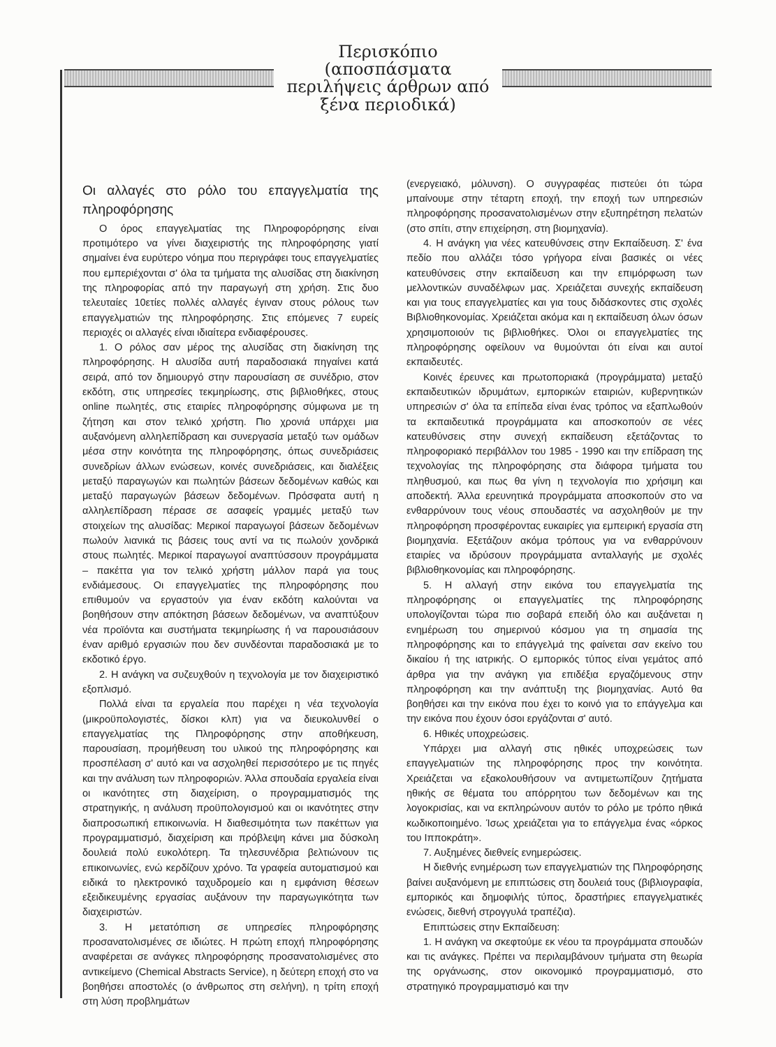Περισκόπιο
(αποσπάσματα
περιλήψεις άρθρων από
ξένα περιοδικά)
Οι αλλαγές στο ρόλο του επαγγελματία της πληροφόρησης
Ο όρος επαγγελματίας της Πληροφορόρησης είναι προτιμότερο να γίνει διαχειριστής της πληροφόρησης γιατί σημαίνει ένα ευρύτερο νόημα που περιγράφει τους επαγγελματίες που εμπεριέχονται σ' όλα τα τμήματα της αλυσίδας στη διακίνηση της πληροφορίας από την παραγωγή στη χρήση. Στις δυο τελευταίες 10ετίες πολλές αλλαγές έγιναν στους ρόλους των επαγγελματιών της πληροφόρησης. Στις επόμενες 7 ευρείς περιοχές οι αλλαγές είναι ιδιαίτερα ενδιαφέρουσες.
1. Ο ρόλος σαν μέρος της αλυσίδας στη διακίνηση της πληροφόρησης. Η αλυσίδα αυτή παραδοσιακά πηγαίνει κατά σειρά, από τον δημιουργό στην παρουσίαση σε συνέδριο, στον εκδότη, στις υπηρεσίες τεκμηρίωσης, στις βιβλιοθήκες, στους online πωλητές, στις εταιρίες πληροφόρησης σύμφωνα με τη ζήτηση και στον τελικό χρήστη. Πιο χρονιά υπάρχει μια αυξανόμενη αλληλεπίδραση και συνεργασία μεταξύ των ομάδων μέσα στην κοινότητα της πληροφόρησης, όπως συνεδριάσεις συνεδρίων άλλων ενώσεων, κοινές συνεδριάσεις, και διαλέξεις μεταξύ παραγωγών και πωλητών βάσεων δεδομένων καθώς και μεταξύ παραγωγών βάσεων δεδομένων. Πρόσφατα αυτή η αλληλεπίδραση πέρασε σε ασαφείς γραμμές μεταξύ των στοιχείων της αλυσίδας: Μερικοί παραγωγοί βάσεων δεδομένων πωλούν λιανικά τις βάσεις τους αντί να τις πωλούν χονδρικά στους πωλητές. Μερικοί παραγωγοί αναπτύσσουν προγράμματα – πακέττα για τον τελικό χρήστη μάλλον παρά για τους ενδιάμεσους. Οι επαγγελματίες της πληροφόρησης που επιθυμούν να εργαστούν για έναν εκδότη καλούνται να βοηθήσουν στην απόκτηση βάσεων δεδομένων, να αναπτύξουν νέα προϊόντα και συστήματα τεκμηρίωσης ή να παρουσιάσουν έναν αριθμό εργασιών που δεν συνδέονται παραδοσιακά με το εκδοτικό έργο.
2. Η ανάγκη να συζευχθούν η τεχνολογία με τον διαχειριστικό εξοπλισμό.
Πολλά είναι τα εργαλεία που παρέχει η νέα τεχνολογία (μικροϋπολογιστές, δίσκοι κλπ) για να διευκολυνθεί ο επαγγελματίας της Πληροφόρησης στην αποθήκευση, παρουσίαση, προμήθευση του υλικού της πληροφόρησης και προσπέλαση σ' αυτό και να ασχοληθεί περισσότερο με τις πηγές και την ανάλυση των πληροφοριών. Άλλα σπουδαία εργαλεία είναι οι ικανότητες στη διαχείριση, ο προγραμματισμός της στρατηγικής, η ανάλυση προϋπολογισμού και οι ικανότητες στην διαπροσωπική επικοινωνία. Η διαθεσιμότητα των πακέττων για προγραμματισμό, διαχείριση και πρόβλεψη κάνει μια δύσκολη δουλειά πολύ ευκολότερη. Τα τηλεσυνέδρια βελτιώνουν τις επικοινωνίες, ενώ κερδίζουν χρόνο. Τα γραφεία αυτοματισμού και ειδικά το ηλεκτρονικό ταχυδρομείο και η εμφάνιση θέσεων εξειδικευμένης εργασίας αυξάνουν την παραγωγικότητα των διαχειριστών.
3. Η μετατόπιση σε υπηρεσίες πληροφόρησης προσανατολισμένες σε ιδιώτες. Η πρώτη εποχή πληροφόρησης αναφέρεται σε ανάγκες πληροφόρησης προσανατολισμένες στο αντικείμενο (Chemical Abstracts Service), η δεύτερη εποχή στο να βοηθήσει αποστολές (ο άνθρωπος στη σελήνη), η τρίτη εποχή στη λύση προβλημάτων
(ενεργειακό, μόλυνση). Ο συγγραφέας πιστεύει ότι τώρα μπαίνουμε στην τέταρτη εποχή, την εποχή των υπηρεσιών πληροφόρησης προσανατολισμένων στην εξυπηρέτηση πελατών (στο σπίτι, στην επιχείρηση, στη βιομηχανία).
4. Η ανάγκη για νέες κατευθύνσεις στην Εκπαίδευση. Σ' ένα πεδίο που αλλάζει τόσο γρήγορα είναι βασικές οι νέες κατευθύνσεις στην εκπαίδευση και την επιμόρφωση των μελλοντικών συναδέλφων μας. Χρειάζεται συνεχής εκπαίδευση και για τους επαγγελματίες και για τους διδάσκοντες στις σχολές Βιβλιοθηκονομίας. Χρειάζεται ακόμα και η εκπαίδευση όλων όσων χρησιμοποιούν τις βιβλιοθήκες. Όλοι οι επαγγελματίες της πληροφόρησης οφείλουν να θυμούνται ότι είναι και αυτοί εκπαιδευτές.
Κοινές έρευνες και πρωτοποριακά (προγράμματα) μεταξύ εκπαιδευτικών ιδρυμάτων, εμπορικών εταιριών, κυβερνητικών υπηρεσιών σ' όλα τα επίπεδα είναι ένας τρόπος να εξαπλωθούν τα εκπαιδευτικά προγράμματα και αποσκοπούν σε νέες κατευθύνσεις στην συνεχή εκπαίδευση εξετάζοντας το πληροφοριακό περιβάλλον του 1985 - 1990 και την επίδραση της τεχνολογίας της πληροφόρησης στα διάφορα τμήματα του πληθυσμού, και πως θα γίνη η τεχνολογία πιο χρήσιμη και αποδεκτή. Άλλα ερευνητικά προγράμματα αποσκοπούν στο να ενθαρρύνουν τους νέους σπουδαστές να ασχοληθούν με την πληροφόρηση προσφέροντας ευκαιρίες για εμπειρική εργασία στη βιομηχανία. Εξετάζουν ακόμα τρόπους για να ενθαρρύνουν εταιρίες να ιδρύσουν προγράμματα ανταλλαγής με σχολές βιβλιοθηκονομίας και πληροφόρησης.
5. Η αλλαγή στην εικόνα του επαγγελματία της πληροφόρησης οι επαγγελματίες της πληροφόρησης υπολογίζονται τώρα πιο σοβαρά επειδή όλο και αυξάνεται η ενημέρωση του σημερινού κόσμου για τη σημασία της πληροφόρησης και το επάγγελμά της φαίνεται σαν εκείνο του δικαίου ή της ιατρικής. Ο εμπορικός τύπος είναι γεμάτος από άρθρα για την ανάγκη για επιδέξια εργαζόμενους στην πληροφόρηση και την ανάπτυξη της βιομηχανίας. Αυτό θα βοηθήσει και την εικόνα που έχει το κοινό για το επάγγελμα και την εικόνα που έχουν όσοι εργάζονται σ' αυτό.
6. Ηθικές υποχρεώσεις.
Υπάρχει μια αλλαγή στις ηθικές υποχρεώσεις των επαγγελματιών της πληροφόρησης προς την κοινότητα. Χρειάζεται να εξακολουθήσουν να αντιμετωπίζουν ζητήματα ηθικής σε θέματα του απόρρητου των δεδομένων και της λογοκρισίας, και να εκπληρώνουν αυτόν το ρόλο με τρόπο ηθικά κωδικοποιημένο. Ίσως χρειάζεται για το επάγγελμα ένας «όρκος του Ιπποκράτη».
7. Αυξημένες διεθνείς ενημερώσεις.
Η διεθνής ενημέρωση των επαγγελματιών της Πληροφόρησης βαίνει αυξανόμενη με επιπτώσεις στη δουλειά τους (βιβλιογραφία, εμπορικός και δημοφιλής τύπος, δραστήριες επαγγελματικές ενώσεις, διεθνή στρογγυλά τραπέζια).
Επιπτώσεις στην Εκπαίδευση:
1. Η ανάγκη να σκεφτούμε εκ νέου τα προγράμματα σπουδών και τις ανάγκες. Πρέπει να περιλαμβάνουν τμήματα στη θεωρία της οργάνωσης, στον οικονομικό προγραμματισμό, στο στρατηγικό προγραμματισμό και την